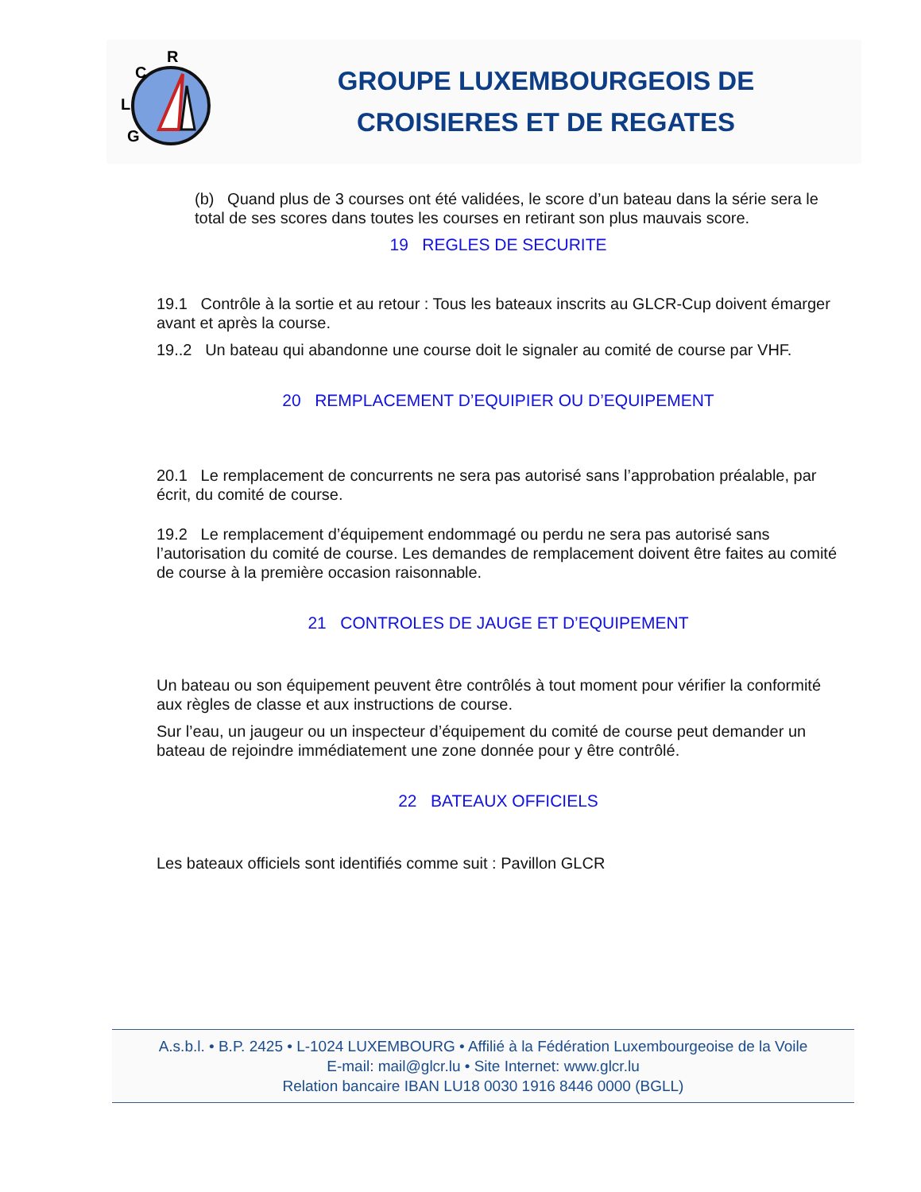R
C
L
G
GROUPE LUXEMBOURGEOIS DE
CROISIERES ET DE REGATES
(b) Quand plus de 3 courses ont été validées, le score d’un bateau dans la série sera le total de ses scores dans toutes les courses en retirant son plus mauvais score.
19 REGLES DE SECURITE
19.1 Contrôle à la sortie et au retour : Tous les bateaux inscrits au GLCR-Cup doivent émarger avant et après la course.
19..2 Un bateau qui abandonne une course doit le signaler au comité de course par VHF.
20 REMPLACEMENT D’EQUIPIER OU D’EQUIPEMENT
20.1 Le remplacement de concurrents ne sera pas autorisé sans l’approbation préalable, par écrit, du comité de course.
19.2 Le remplacement d’équipement endommagé ou perdu ne sera pas autorisé sans l’autorisation du comité de course. Les demandes de remplacement doivent être faites au comité de course à la première occasion raisonnable.
21 CONTROLES DE JAUGE ET D’EQUIPEMENT
Un bateau ou son équipement peuvent être contrôlés à tout moment pour vérifier la conformité aux règles de classe et aux instructions de course.
Sur l’eau, un jaugeur ou un inspecteur d’équipement du comité de course peut demander un bateau de rejoindre immédiatement une zone donnée pour y être contrôlé.
22 BATEAUX OFFICIELS
Les bateaux officiels sont identifiés comme suit : Pavillon GLCR
A.s.b.l. • B.P. 2425 • L-1024 LUXEMBOURG • Affilié à la Fédération Luxembourgeoise de la Voile
E-mail: mail@glcr.lu • Site Internet: www.glcr.lu
Relation bancaire IBAN LU18 0030 1916 8446 0000 (BGLL)